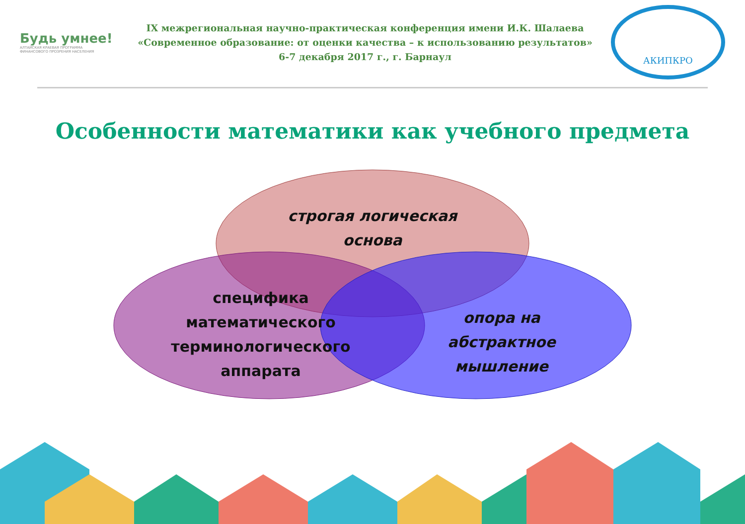Будь умнее!
АЛТАЙСКАЯ КРАЕВАЯ ПРОГРАММА
ФИНАНСОВОГО ПРОЗРЕНИЯ НАСЕЛЕНИЯ
IX межрегиональная научно-практическая конференция имени И.К. Шалаева
«Современное образование: от оценки качества – к использованию результатов»
6-7 декабря 2017 г., г. Барнаул
АКИПКРО
Особенности математики как учебного предмета
строгая логическая
основа
специфика
математического
терминологического
аппарата
опора на
абстрактное
мышление